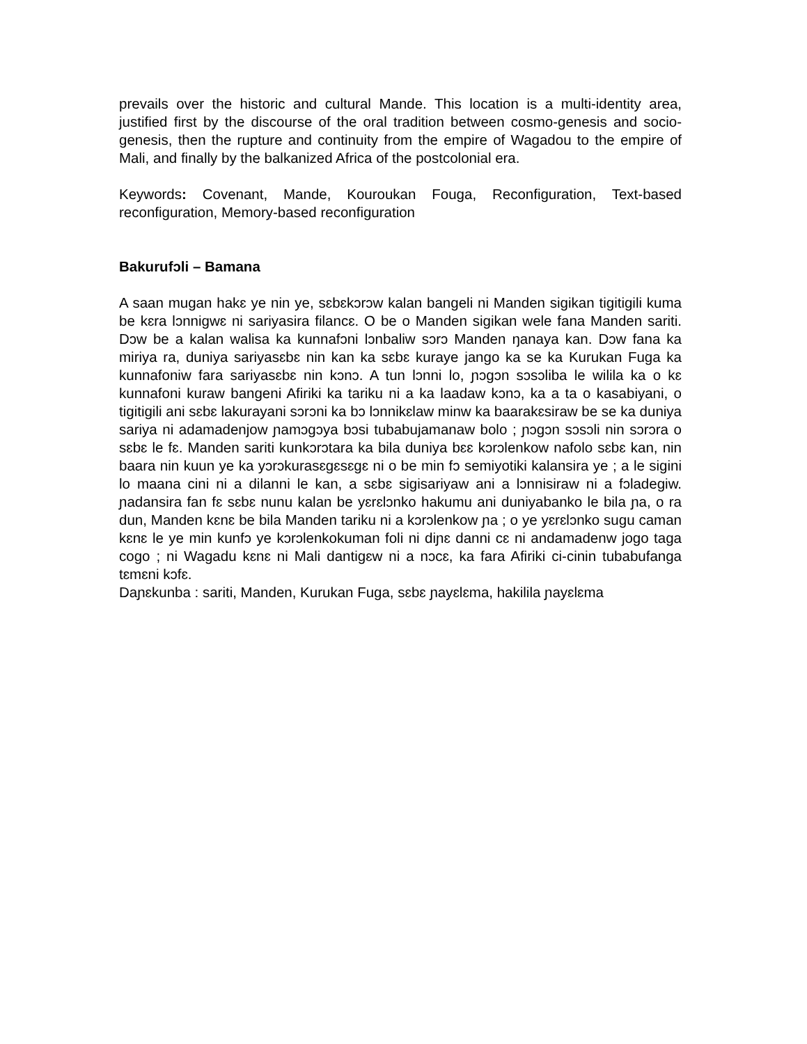prevails over the historic and cultural Mande. This location is a multi-identity area, justified first by the discourse of the oral tradition between cosmo-genesis and socio-genesis, then the rupture and continuity from the empire of Wagadou to the empire of Mali, and finally by the balkanized Africa of the postcolonial era.
Keywords: Covenant, Mande, Kouroukan Fouga, Reconfiguration, Text-based reconfiguration, Memory-based reconfiguration
Bakurufɔli – Bamana
A saan mugan hakɛ ye nin ye, sɛbɛkɔrɔw kalan bangeli ni Manden sigikan tigitigili kuma be kɛra lɔnnigwɛ ni sariyasira filancɛ. O be o Manden sigikan wele fana Manden sariti. Dɔw be a kalan walisa ka kunnafɔni lɔnbaliw sɔrɔ Manden ŋanaya kan. Dɔw fana ka miriya ra, duniya sariyasɛbɛ nin kan ka sɛbɛ kuraye jango ka se ka Kurukan Fuga ka kunnafoniw fara sariyasɛbɛ nin kɔnɔ. A tun lɔnni lo, ɲɔgɔn sɔsɔliba le wilila ka o kɛ kunnafoni kuraw bangeni Afiriki ka tariku ni a ka laadaw kɔnɔ, ka a ta o kasabiyani, o tigitigili ani sɛbɛ lakurayani sɔrɔni ka bɔ lɔnnikɛlaw minw ka baarakɛsiraw be se ka duniya sariya ni adamadenjow ɲamɔgɔya bɔsi tubabujamanaw bolo ; ɲɔgɔn sɔsɔli nin sɔrɔra o sɛbɛ le fɛ. Manden sariti kunkɔrɔtara ka bila duniya bɛɛ kɔrɔlenkow nafolo sɛbɛ kan, nin baara nin kuun ye ka yɔrɔkurasɛgɛsɛgɛ ni o be min fɔ semiyotiki kalansira ye ; a le sigini lo maana cini ni a dilanni le kan, a sɛbɛ sigisariyaw ani a lɔnnisiraw ni a fɔladegiw. ɲadansira fan fɛ sɛbɛ nunu kalan be yɛrɛlɔnko hakumu ani duniyabanko le bila ɲa, o ra dun, Manden kɛnɛ be bila Manden tariku ni a kɔrɔlenkow ɲa ; o ye yɛrɛlɔnko sugu caman kɛnɛ le ye min kunfɔ ye kɔrɔlenkokuman foli ni diɲɛ danni cɛ ni andamadenw jogo taga cogo ; ni Wagadu kɛnɛ ni Mali dantigɛw ni a nɔcɛ, ka fara Afiriki ci-cinin tubabufanga tɛmɛni kɔfɛ.
Daɲɛkunba : sariti, Manden, Kurukan Fuga, sɛbɛ ɲayɛlɛma, hakilila ɲayɛlɛma